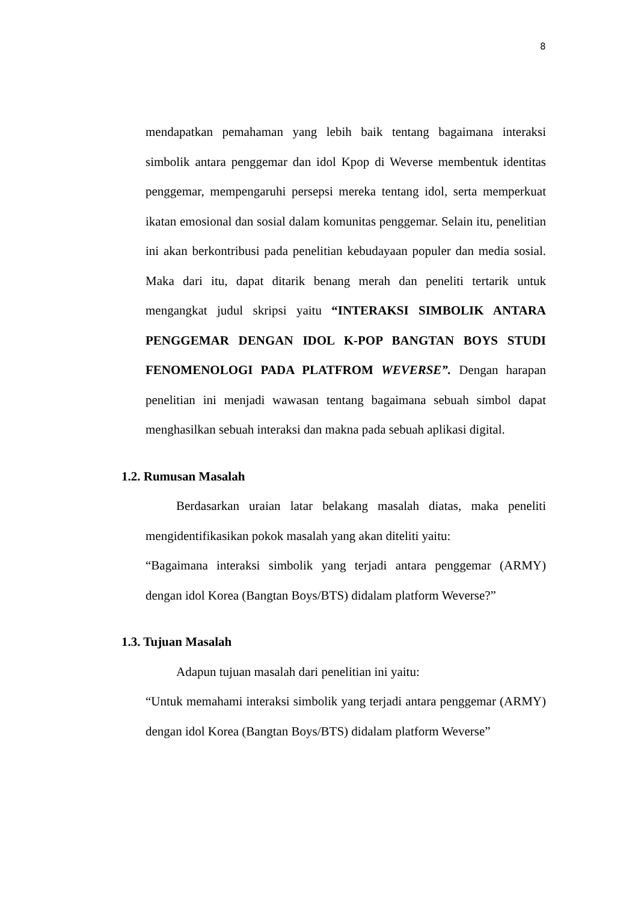8
mendapatkan pemahaman yang lebih baik tentang bagaimana interaksi simbolik antara penggemar dan idol Kpop di Weverse membentuk identitas penggemar, mempengaruhi persepsi mereka tentang idol, serta memperkuat ikatan emosional dan sosial dalam komunitas penggemar. Selain itu, penelitian ini akan berkontribusi pada penelitian kebudayaan populer dan media sosial. Maka dari itu, dapat ditarik benang merah dan peneliti tertarik untuk mengangkat judul skripsi yaitu “INTERAKSI SIMBOLIK ANTARA PENGGEMAR DENGAN IDOL K-POP BANGTAN BOYS STUDI FENOMENOLOGI PADA PLATFROM WEVERSE”. Dengan harapan penelitian ini menjadi wawasan tentang bagaimana sebuah simbol dapat menghasilkan sebuah interaksi dan makna pada sebuah aplikasi digital.
1.2. Rumusan Masalah
Berdasarkan uraian latar belakang masalah diatas, maka peneliti mengidentifikasikan pokok masalah yang akan diteliti yaitu:
“Bagaimana interaksi simbolik yang terjadi antara penggemar (ARMY) dengan idol Korea (Bangtan Boys/BTS) didalam platform Weverse?”
1.3. Tujuan Masalah
Adapun tujuan masalah dari penelitian ini yaitu:
“Untuk memahami interaksi simbolik yang terjadi antara penggemar (ARMY) dengan idol Korea (Bangtan Boys/BTS) didalam platform Weverse”